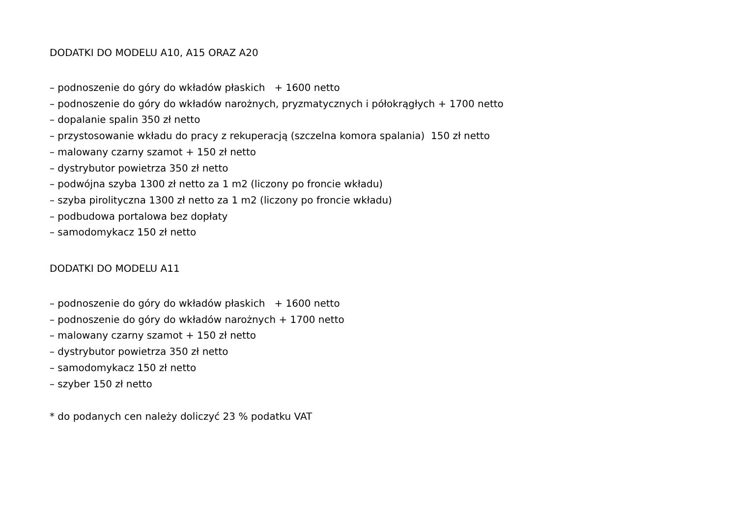DODATKI DO MODELU A10, A15 ORAZ A20
– podnoszenie do góry do wkładów płaskich + 1600 netto
– podnoszenie do góry do wkładów narożnych, pryzmatycznych i półokrągłych + 1700 netto
– dopalanie spalin 350 zł netto
– przystosowanie wkładu do pracy z rekuperacją (szczelna komora spalania) 150 zł netto
– malowany czarny szamot + 150 zł netto
– dystrybutor powietrza 350 zł netto
– podwójna szyba 1300 zł netto za 1 m2 (liczony po froncie wkładu)
– szyba pirolityczna 1300 zł netto za 1 m2 (liczony po froncie wkładu)
– podbudowa portalowa bez dopłaty
– samodomykacz 150 zł netto
DODATKI DO MODELU A11
– podnoszenie do góry do wkładów płaskich + 1600 netto
– podnoszenie do góry do wkładów narożnych + 1700 netto
– malowany czarny szamot + 150 zł netto
– dystrybutor powietrza 350 zł netto
– samodomykacz 150 zł netto
– szyber 150 zł netto
* do podanych cen należy doliczyć 23 % podatku VAT